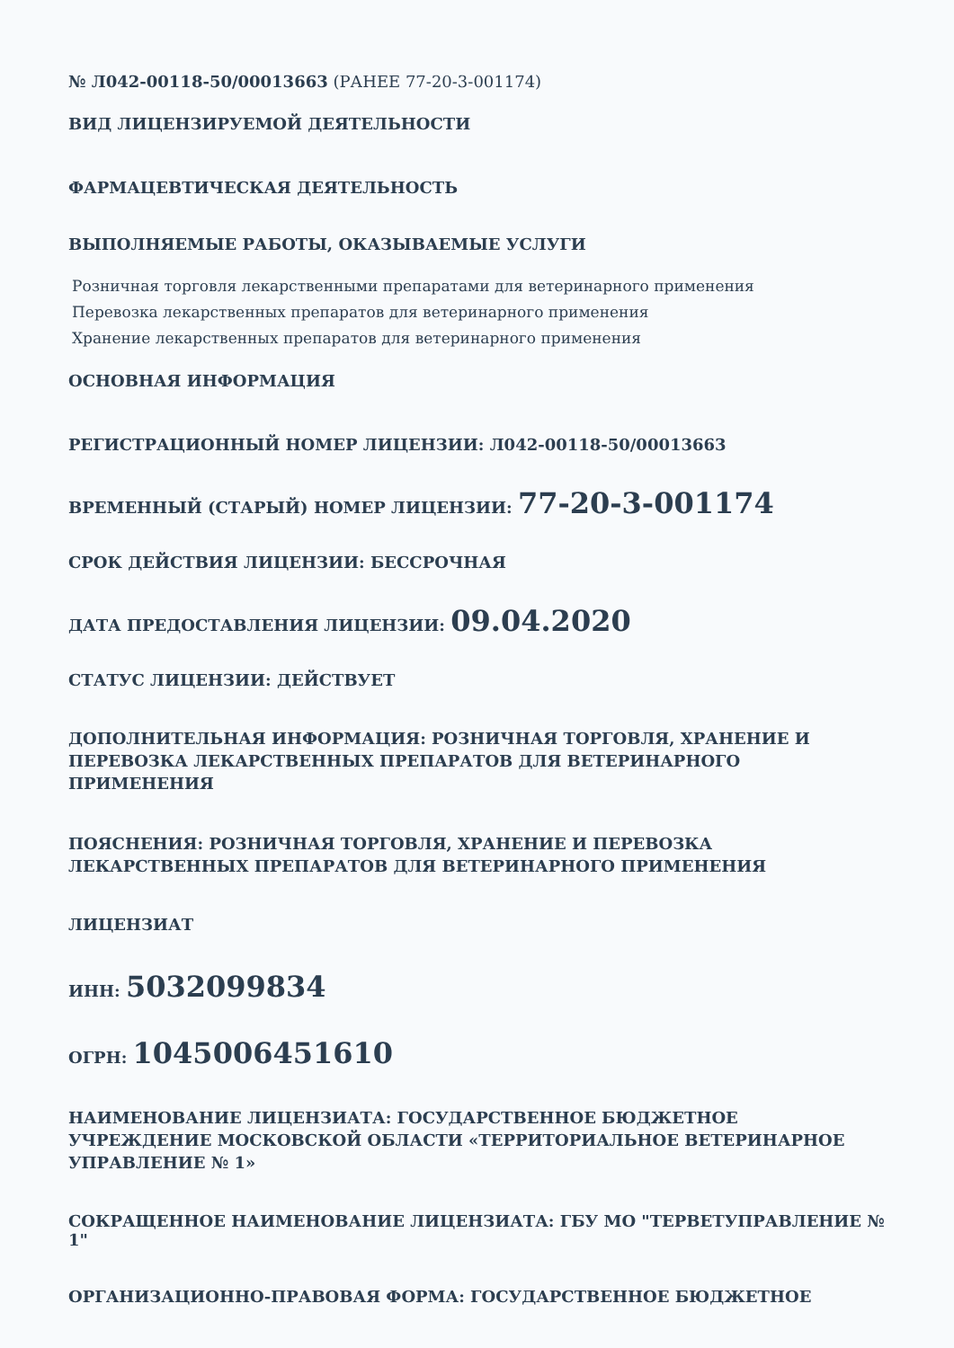№ Л042-00118-50/00013663 (РАНЕЕ 77-20-3-001174)
ВИД ЛИЦЕНЗИРУЕМОЙ ДЕЯТЕЛЬНОСТИ
ФАРМАЦЕВТИЧЕСКАЯ ДЕЯТЕЛЬНОСТЬ
ВЫПОЛНЯЕМЫЕ РАБОТЫ, ОКАЗЫВАЕМЫЕ УСЛУГИ
Розничная торговля лекарственными препаратами для ветеринарного применения
Перевозка лекарственных препаратов для ветеринарного применения
Хранение лекарственных препаратов для ветеринарного применения
ОСНОВНАЯ ИНФОРМАЦИЯ
РЕГИСТРАЦИОННЫЙ НОМЕР ЛИЦЕНЗИИ: Л042-00118-50/00013663
ВРЕМЕННЫЙ (СТАРЫЙ) НОМЕР ЛИЦЕНЗИИ: 77-20-3-001174
СРОК ДЕЙСТВИЯ ЛИЦЕНЗИИ: БЕССРОЧНАЯ
ДАТА ПРЕДОСТАВЛЕНИЯ ЛИЦЕНЗИИ: 09.04.2020
СТАТУС ЛИЦЕНЗИИ: ДЕЙСТВУЕТ
ДОПОЛНИТЕЛЬНАЯ ИНФОРМАЦИЯ: РОЗНИЧНАЯ ТОРГОВЛЯ, ХРАНЕНИЕ И ПЕРЕВОЗКА ЛЕКАРСТВЕННЫХ ПРЕПАРАТОВ ДЛЯ ВЕТЕРИНАРНОГО ПРИМЕНЕНИЯ
ПОЯСНЕНИЯ: РОЗНИЧНАЯ ТОРГОВЛЯ, ХРАНЕНИЕ И ПЕРЕВОЗКА ЛЕКАРСТВЕННЫХ ПРЕПАРАТОВ ДЛЯ ВЕТЕРИНАРНОГО ПРИМЕНЕНИЯ
ЛИЦЕНЗИАТ
ИНН: 5032099834
ОГРН: 1045006451610
НАИМЕНОВАНИЕ ЛИЦЕНЗИАТА: ГОСУДАРСТВЕННОЕ БЮДЖЕТНОЕ УЧРЕЖДЕНИЕ МОСКОВСКОЙ ОБЛАСТИ «ТЕРРИТОРИАЛЬНОЕ ВЕТЕРИНАРНОЕ УПРАВЛЕНИЕ № 1»
СОКРАЩЕННОЕ НАИМЕНОВАНИЕ ЛИЦЕНЗИАТА: ГБУ МО "ТЕРВЕТУПРАВЛЕНИЕ № 1"
ОРГАНИЗАЦИОННО-ПРАВОВАЯ ФОРМА: ГОСУДАРСТВЕННОЕ БЮДЖЕТНОЕ